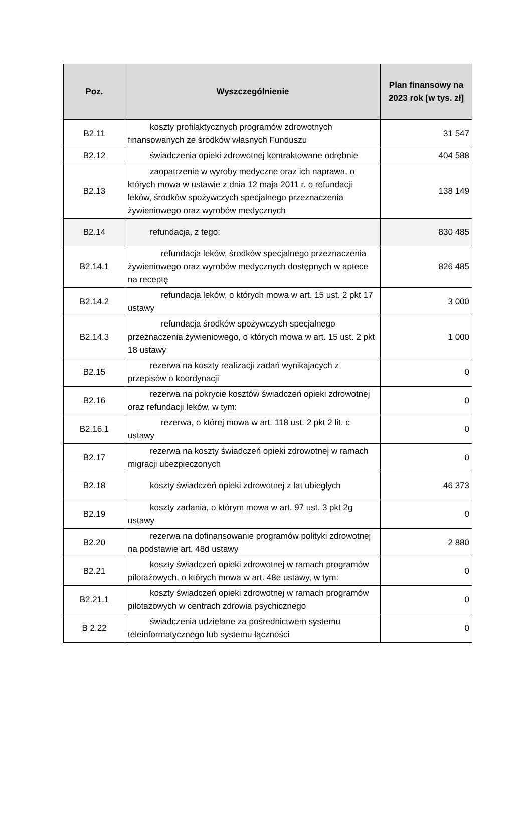| Poz. | Wyszczególnienie | Plan finansowy na 2023 rok [w tys. zł] |
| --- | --- | --- |
| B2.11 | koszty profilaktycznych programów zdrowotnych finansowanych ze środków własnych Funduszu | 31 547 |
| B2.12 | świadczenia opieki zdrowotnej kontraktowane odrębnie | 404 588 |
| B2.13 | zaopatrzenie w wyroby medyczne oraz ich naprawa, o których mowa w ustawie z dnia 12 maja 2011 r. o refundacji leków, środków spożywczych specjalnego przeznaczenia żywieniowego oraz wyrobów medycznych | 138 149 |
| B2.14 | refundacja, z tego: | 830 485 |
| B2.14.1 | refundacja leków, środków specjalnego przeznaczenia żywieniowego oraz wyrobów medycznych dostępnych w aptece na receptę | 826 485 |
| B2.14.2 | refundacja leków, o których mowa w art. 15 ust. 2 pkt 17 ustawy | 3 000 |
| B2.14.3 | refundacja środków spożywczych specjalnego przeznaczenia żywieniowego, o których mowa w art. 15 ust. 2 pkt 18 ustawy | 1 000 |
| B2.15 | rezerwa na koszty realizacji zadań wynikajacych z przepisów o koordynacji | 0 |
| B2.16 | rezerwa na pokrycie kosztów świadczeń opieki zdrowotnej oraz refundacji leków, w tym: | 0 |
| B2.16.1 | rezerwa, o której mowa w art. 118 ust. 2 pkt 2 lit. c ustawy | 0 |
| B2.17 | rezerwa na koszty świadczeń opieki zdrowotnej w ramach migracji ubezpieczonych | 0 |
| B2.18 | koszty świadczeń opieki zdrowotnej z lat ubiegłych | 46 373 |
| B2.19 | koszty zadania, o którym mowa w art. 97 ust. 3 pkt 2g ustawy | 0 |
| B2.20 | rezerwa na dofinansowanie programów polityki zdrowotnej na podstawie art. 48d ustawy | 2 880 |
| B2.21 | koszty świadczeń opieki zdrowotnej w ramach programów pilotażowych, o których mowa w art. 48e ustawy, w tym: | 0 |
| B2.21.1 | koszty świadczeń opieki zdrowotnej w ramach programów pilotażowych w centrach zdrowia psychicznego | 0 |
| B 2.22 | świadczenia udzielane za pośrednictwem systemu teleinformatycznego lub systemu łączności | 0 |